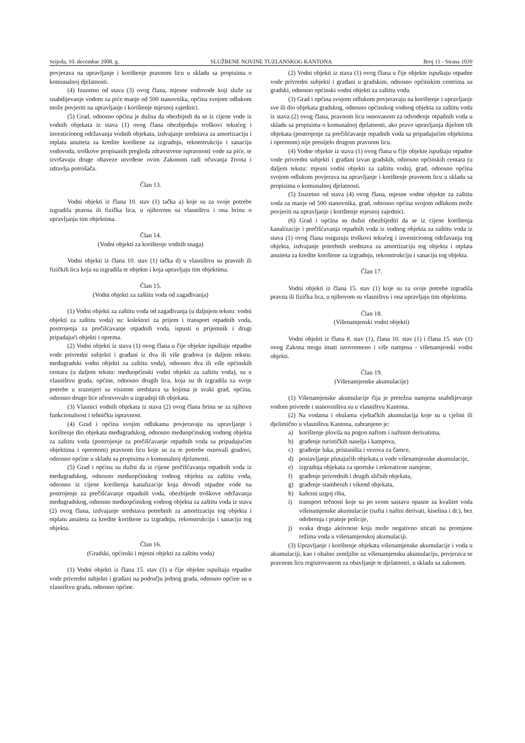Srijeda, 10. decembar 2008. g. SLUŽBENE NOVINE TUZLANSKOG KANTONA Broj 11 - Strana 1039
povjerava na upravljanje i korištenje pravnom licu u skladu sa propisima o komunalnoj djelatnosti.
(4) Izuzetno od stava (3) ovog člana, mjesne vodovode koji služe za snabdijevanje vodom za piće manje od 500 stanovnika, općina svojom odlukom može povjeriti na upravljanje i korištenje mjesnoj zajednici.
(5) Grad, odnosno općina je dužna da obezbijedi da se iz cijene vode iz vodnih objekata iz stava (1) ovog člana obezbjeđuju troškovi tekućeg i investicionog održavanja vodnih objekata, izdvajanje sredstava za amortizaciju i otplata anuiteta za kredite korištene za izgradnju, rekonstrukciju i sanaciju vodovoda, troškove propisanih pregleda zdravstvene ispravnosti vode za piće, te izvršavaju druge obaveze utvrđene ovim Zakonom radi očuvanja života i zdravlja potrošača.
Član 13.
Vodni objekti iz člana 10. stav (1) tačka a) koje su za svoje potrebe izgradila pravna ili fizička lica, u njihovom su vlasništvu i ona brinu o upravljanju tim objektima.
Član 14.
(Vodni objekti za korištenje vodnih snaga)
Vodni objekti iz člana 10. stav (1) tačka d) u vlasništvu su pravnih ili fizičkih lica koja su izgradila te objekte i koja upravljaju tim objektima.
Član 15.
(Vodni objekti za zaštitu voda od zagađivanja)
(1) Vodni objekti za zaštitu voda od zagađivanja (u daljnjem tekstu: vodni objekti za zaštitu voda) su: kolektori za prijem i transport otpadnih voda, postrojenja za prečišćavanje otpadnih voda, ispusti u prijemnik i drugi pripadajući objekti i oprema.
(2) Vodni objekti iz stava (1) ovog člana u čije objekte ispuštaju otpadne vode privredni subjekti i građani iz dva ili više gradova (u daljem tekstu: međugradski vodni objekti za zaštitu voda), odnosno dva ili više općinskih centara (u daljem tekstu: međuopćinski vodni objekti za zaštitu voda), su u vlasništvu grada, općine, odnosno drugih lica, koja su ih izgradila za svoje potrebe u srazmjeri sa visinom sredstava sa kojima je svaki grad, općina, odnosno drugo lice učestvovalo u izgradnji tih objekata.
(3) Vlasnici vodnih objekata iz stava (2) ovog člana brinu se za njihovu funkcionalnost i tehničku ispravnost.
(4) Grad i općina svojim odlukama povjeravaju na upravljanje i korištenje dio objekata međugradskog, odnosno međuopćinskog vodnog objekta za zaštitu voda (postrojenje za prečišćavanje otpadnih voda sa pripadajućim objektima i opremom) pravnom licu koje su za te potrebe osnovali gradovi, odnosno općine u skladu sa propisima o komunalnoj djelatnosti.
(5) Grad i općina su dužni da iz cijene prečišćavanja otpadnih voda iz međugradskog, odnosno međuopćinskog vodnog objekta za zaštitu voda, odnosno iz cijene korištenja kanalizacije koja dovodi otpadne vode na postrojenje za prečišćavanje otpadnih voda, obezbijede troškove održavanja međugradskog, odnosno međuopćinskog vodnog objekta za zaštitu voda iz stava (2) ovog člana, izdvajanje sredstava potrebnih za amortizaciju tog objekta i otplatu anuiteta za kredite korištene za izgradnju, rekonstrukciju i sanaciju tog objekta.
Član 16.
(Gradski, općinski i mjesni objekti za zaštitu voda)
(1) Vodni objekti iz člana 15. stav (1) u čije objekte ispuštaju otpadne vode privredni subjekti i građani na području jednog grada, odnosno općine su u vlasništvu grada, odnosno općine.
(2) Vodni objekti iz stava (1) ovog člana u čije objekte ispuštaju otpadne vode privredni subjekti i građani u gradskim, odnosno općinskim centrima su gradski, odnosno općinski vodni objekti za zaštitu voda.
(3) Grad i općina svojom odlukom povjeravaju na korištenje i upravljanje sve ili dio objekata gradskog, odnosno općinskog vodnog objekta za zaštitu voda iz stava (2) ovog člana, pravnom licu osnovanom za odvođenje otpadnih voda u skladu sa propisima o komunalnoj djelatnosti, ako pravo upravljanja dijelom tih objekata (postrojenje za prečišćavanje otpadnih voda sa pripadajućim objektima i opremom) nije prenijelo drugom pravnom licu.
(4) Vodne objekte iz stava (1) ovog člana u čije objekte ispuštaju otpadne vode privredni subjekti i građani izvan gradskih, odnosno općinskih centara (u daljem tekstu: mjesni vodni objekti za zaštitu voda), grad, odnosno općina svojom odlukom povjerava na upravljanje i korištenje pravnom licu u skladu sa propisima o komunalnoj djelatnosti.
(5) Izuzetno od stava (4) ovog člana, mjesne vodne objekte za zaštitu voda za manje od 500 stanovnika, grad, odnosno općina svojom odlukom može povjeriti na upravljanje i korištenje mjesnoj zajednici.
(6) Grad i općina su dužni obezbijediti da se iz cijene korištenja kanalizacije i prečišćavanja otpadnih voda iz vodnog objekta za zaštitu voda iz stava (1) ovog člana osiguraju troškovi tekućeg i investicionog održavanja tog objekta, izdvajanje potrebnih sredstava za amortizaciju tog objekta i otplata anuiteta za kredite korištene za izgradnju, rekonstrukciju i sanaciju tog objekta.
Član 17.
Vodni objekti iz člana 15. stav (1) koje su za svoje potrebe izgradila pravna ili fizička lica, u njihovom su vlasništvu i ona upravljaju tim objektima.
Član 18.
(Višenamjenski vodni objekti)
Vodni objekti iz člana 8. stav (1), člana 10. stav (1) i člana 15. stav (1) ovog Zakona mogu imati istovremeno i više namjena - višenamjenski vodni objekti.
Član 19.
(Višenamjenske akumulacije)
(1) Višenamjenske akumulacije čija je pretežna namjena snabdijevanje vodom privrede i stanovništva su u vlasništvu Kantona.
(2) Na vodama i obalama vještačkih akumulacija koje su u cjelini ili djelimično u vlasništvu Kantona, zabranjeno je:
a) korištenje plovila na pogon naftom i naftnim derivatima,
b) građenje turističkih naselja i kampova,
c) građenje luka, pristaništa i vezova za čamce,
d) postavljanje plutajućih objekata u vode višenamjenske akumulacije,
e) izgradnja objekata za sportske i rekreativne namjene,
f) građenje privrednih i drugih sličnih objekata,
g) građenje stambenih i vikend objekata,
h) kafezni uzgoj riba,
i) transport tečnosti koje su po svom sastavu opasne za kvalitet voda višenamjenske akumulacije (nafta i naftni derivati, kiselina i dr.), bez odobrenja i pratnje policije,
j) svaka druga aktivnost koja može negativno uticati na promjene režima voda u višenamjenskoj akumulaciji.
(3) Upravljanje i korištenje objekata višenamjenske akumulacije i voda u akumulaciji, kao i obalno zemljište uz višenamjensku akumulaciju, povjerava se pravnom licu registrovanom za obavljanje te djelatnosti, u skladu sa zakonom.